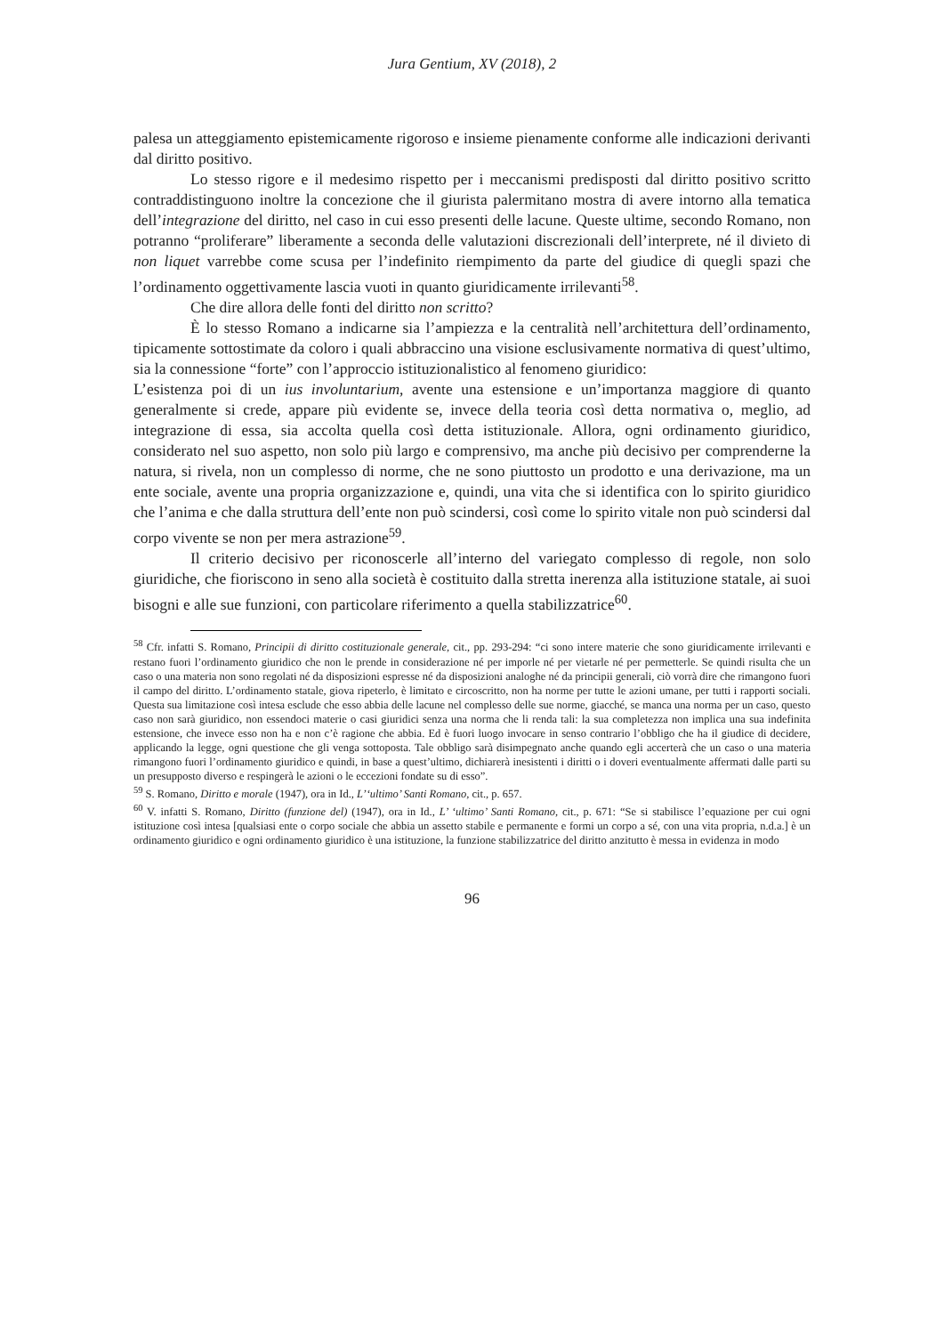Jura Gentium, XV (2018), 2
palesa un atteggiamento epistemicamente rigoroso e insieme pienamente conforme alle indicazioni derivanti dal diritto positivo.
Lo stesso rigore e il medesimo rispetto per i meccanismi predisposti dal diritto positivo scritto contraddistinguono inoltre la concezione che il giurista palermitano mostra di avere intorno alla tematica dell’integrazione del diritto, nel caso in cui esso presenti delle lacune. Queste ultime, secondo Romano, non potranno “proliferare” liberamente a seconda delle valutazioni discrezionali dell’interprete, né il divieto di non liquet varrebbe come scusa per l’indefinito riempimento da parte del giudice di quegli spazi che l’ordinamento oggettivamente lascia vuoti in quanto giuridicamente irrilevanti<sup>58</sup>.
Che dire allora delle fonti del diritto non scritto?
È lo stesso Romano a indicarne sia l’ampiezza e la centralità nell’architettura dell’ordinamento, tipicamente sottostimate da coloro i quali abbraccino una visione esclusivamente normativa di quest’ultimo, sia la connessione “forte” con l’approccio istituzionalistico al fenomeno giuridico:
L’esistenza poi di un ius involuntarium, avente una estensione e un’importanza maggiore di quanto generalmente si crede, appare più evidente se, invece della teoria così detta normativa o, meglio, ad integrazione di essa, sia accolta quella così detta istituzionale. Allora, ogni ordinamento giuridico, considerato nel suo aspetto, non solo più largo e comprensivo, ma anche più decisivo per comprenderne la natura, si rivela, non un complesso di norme, che ne sono piuttosto un prodotto e una derivazione, ma un ente sociale, avente una propria organizzazione e, quindi, una vita che si identifica con lo spirito giuridico che l’anima e che dalla struttura dell’ente non può scindersi, così come lo spirito vitale non può scindersi dal corpo vivente se non per mera astrazione<sup>59</sup>.
Il criterio decisivo per riconoscerle all’interno del variegato complesso di regole, non solo giuridiche, che fioriscono in seno alla società è costituito dalla stretta inerenza alla istituzione statale, ai suoi bisogni e alle sue funzioni, con particolare riferimento a quella stabilizzatrice<sup>60</sup>.
<sup>58</sup> Cfr. infatti S. Romano, Principii di diritto costituzionale generale, cit., pp. 293-294: “ci sono intere materie che sono giuridicamente irrilevanti e restano fuori l’ordinamento giuridico che non le prende in considerazione né per imporle né per vietarle né per permetterle. Se quindi risulta che un caso o una materia non sono regolati né da disposizioni espresse né da disposizioni analoghe né da principii generali, ciò vorrà dire che rimangono fuori il campo del diritto. L’ordinamento statale, giova ripeterlo, è limitato e circoscritto, non ha norme per tutte le azioni umane, per tutti i rapporti sociali. Questa sua limitazione così intesa esclude che esso abbia delle lacune nel complesso delle sue norme, giacché, se manca una norma per un caso, questo caso non sarà giuridico, non essendoci materie o casi giuridici senza una norma che li renda tali: la sua completezza non implica una sua indefinita estensione, che invece esso non ha e non c’è ragione che abbia. Ed è fuori luogo invocare in senso contrario l’obbligo che ha il giudice di decidere, applicando la legge, ogni questione che gli venga sottoposta. Tale obbligo sarà disimpegnato anche quando egli accerterà che un caso o una materia rimangono fuori l’ordinamento giuridico e quindi, in base a quest’ultimo, dichiarerà inesistenti i diritti o i doveri eventualmente affermati dalle parti su un presupposto diverso e respingerà le azioni o le eccezioni fondate su di esso”.
<sup>59</sup> S. Romano, Diritto e morale (1947), ora in Id., L’‘ultimo’ Santi Romano, cit., p. 657.
<sup>60</sup> V. infatti S. Romano, Diritto (funzione del) (1947), ora in Id., L’ ‘ultimo’ Santi Romano, cit., p. 671: “Se si stabilisce l’equazione per cui ogni istituzione così intesa [qualsiasi ente o corpo sociale che abbia un assetto stabile e permanente e formi un corpo a sé, con una vita propria, n.d.a.] è un ordinamento giuridico e ogni ordinamento giuridico è una istituzione, la funzione stabilizzatrice del diritto anzitutto è messa in evidenza in modo
96